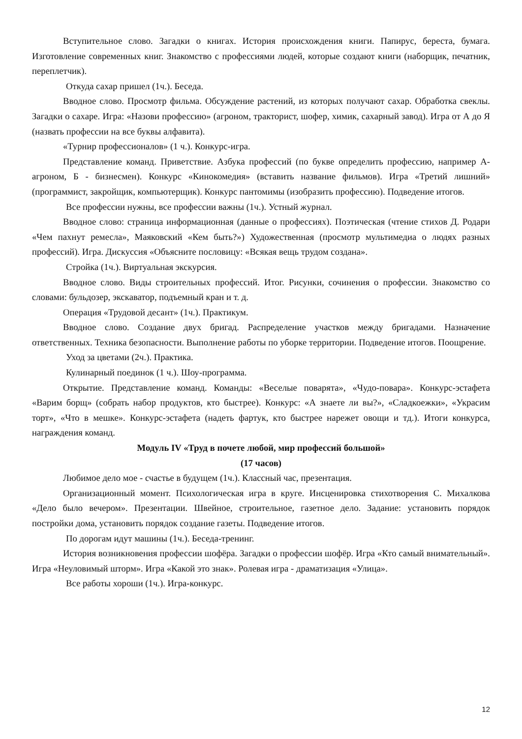Вступительное слово. Загадки о книгах. История происхождения книги. Папирус, береста, бумага. Изготовление современных книг. Знакомство с профессиями людей, которые создают книги (наборщик, печатник, переплетчик).
Откуда сахар пришел (1ч.). Беседа.
Вводное слово. Просмотр фильма. Обсуждение растений, из которых получают сахар. Обработка свеклы. Загадки о сахаре. Игра: «Назови профессию» (агроном, тракторист, шофер, химик, сахарный завод). Игра от А до Я (назвать профессии на все буквы алфавита).
«Турнир профессионалов» (1 ч.). Конкурс-игра.
Представление команд. Приветствие. Азбука профессий (по букве определить профессию, например А-агроном, Б - бизнесмен). Конкурс «Кинокомедия» (вставить название фильмов). Игра «Третий лишний» (программист, закройщик, компьютерщик). Конкурс пантомимы (изобразить профессию). Подведение итогов.
Все профессии нужны, все профессии важны (1ч.). Устный журнал.
Вводное слово: страница информационная (данные о профессиях). Поэтическая (чтение стихов Д. Родари «Чем пахнут ремесла», Маяковский «Кем быть?») Художественная (просмотр мультимедиа о людях разных профессий). Игра. Дискуссия «Объясните пословицу: «Всякая вещь трудом создана».
Стройка (1ч.). Виртуальная экскурсия.
Вводное слово. Виды строительных профессий. Итог. Рисунки, сочинения о профессии. Знакомство со словами: бульдозер, экскаватор, подъемный кран и т. д.
Операция «Трудовой десант» (1ч.). Практикум.
Вводное слово. Создание двух бригад. Распределение участков между бригадами. Назначение ответственных. Техника безопасности. Выполнение работы по уборке территории. Подведение итогов. Поощрение.
Уход за цветами (2ч.). Практика.
Кулинарный поединок (1 ч.). Шоу-программа.
Открытие. Представление команд. Команды: «Веселые поварята», «Чудо-повара». Конкурс-эстафета «Варим борщ» (собрать набор продуктов, кто быстрее). Конкурс: «А знаете ли вы?», «Сладкоежки», «Украсим торт», «Что в мешке». Конкурс-эстафета (надеть фартук, кто быстрее нарежет овощи и тд.). Итоги конкурса, награждения команд.
Модуль IV «Труд в почете любой, мир профессий большой»
(17 часов)
Любимое дело мое - счастье в будущем (1ч.). Классный час, презентация.
Организационный момент. Психологическая игра в круге. Инсценировка стихотворения С. Михалкова «Дело было вечером». Презентации. Швейное, строительное, газетное дело. Задание: установить порядок постройки дома, установить порядок создание газеты. Подведение итогов.
По дорогам идут машины (1ч.). Беседа-тренинг.
История возникновения профессии шофёра. Загадки о профессии шофёр. Игра «Кто самый внимательный». Игра «Неуловимый шторм». Игра «Какой это знак». Ролевая игра - драматизация «Улица».
Все работы хороши (1ч.). Игра-конкурс.
12